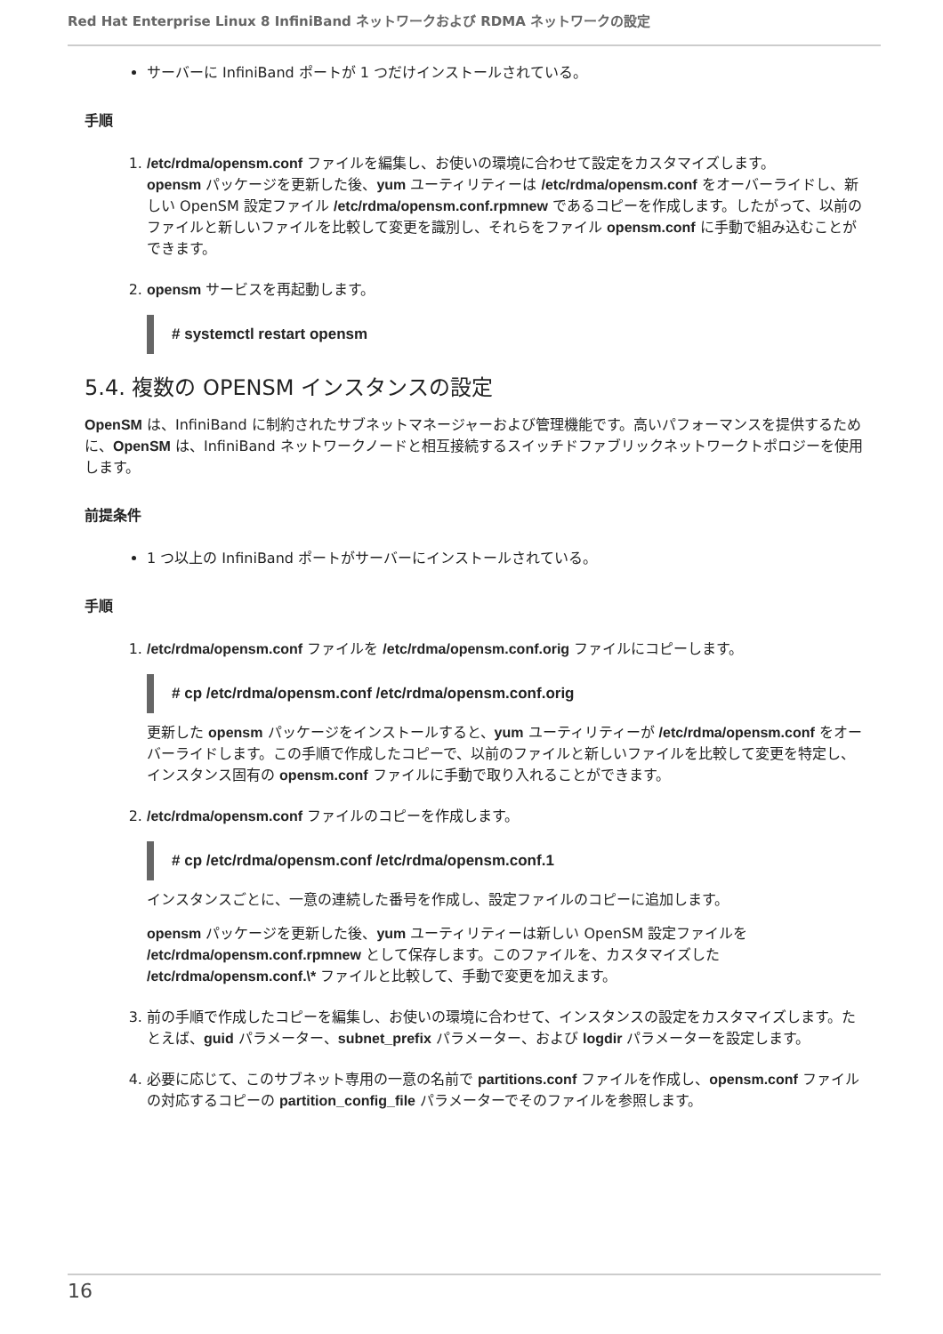Red Hat Enterprise Linux 8 InfiniBand ネットワークおよび RDMA ネットワークの設定
サーバーに InfiniBand ポートが 1 つだけインストールされている。
手順
1. /etc/rdma/opensm.conf ファイルを編集し、お使いの環境に合わせて設定をカスタマイズします。
opensm パッケージを更新した後、yum ユーティリティーは /etc/rdma/opensm.conf をオーバーライドし、新しい OpenSM 設定ファイル /etc/rdma/opensm.conf.rpmnew であるコピーを作成します。したがって、以前のファイルと新しいファイルを比較して変更を識別し、それらをファイル opensm.conf に手動で組み込むことができます。
2. opensm サービスを再起動します。
# systemctl restart opensm
5.4. 複数の OPENSM インスタンスの設定
OpenSM は、InfiniBand に制約されたサブネットマネージャーおよび管理機能です。高いパフォーマンスを提供するために、OpenSM は、InfiniBand ネットワークノードと相互接続するスイッチドファブリックネットワークトポロジーを使用します。
前提条件
1 つ以上の InfiniBand ポートがサーバーにインストールされている。
手順
1. /etc/rdma/opensm.conf ファイルを /etc/rdma/opensm.conf.orig ファイルにコピーします。
# cp /etc/rdma/opensm.conf /etc/rdma/opensm.conf.orig
更新した opensm パッケージをインストールすると、yum ユーティリティーが /etc/rdma/opensm.conf をオーバーライドします。この手順で作成したコピーで、以前のファイルと新しいファイルを比較して変更を特定し、インスタンス固有の opensm.conf ファイルに手動で取り入れることができます。
2. /etc/rdma/opensm.conf ファイルのコピーを作成します。
# cp /etc/rdma/opensm.conf /etc/rdma/opensm.conf.1
インスタンスごとに、一意の連続した番号を作成し、設定ファイルのコピーに追加します。
opensm パッケージを更新した後、yum ユーティリティーは新しい OpenSM 設定ファイルを /etc/rdma/opensm.conf.rpmnew として保存します。このファイルを、カスタマイズした /etc/rdma/opensm.conf.\* ファイルと比較して、手動で変更を加えます。
3. 前の手順で作成したコピーを編集し、お使いの環境に合わせて、インスタンスの設定をカスタマイズします。たとえば、guid パラメーター、subnet_prefix パラメーター、および logdir パラメーターを設定します。
4. 必要に応じて、このサブネット専用の一意の名前で partitions.conf ファイルを作成し、opensm.conf ファイルの対応するコピーの partition_config_file パラメーターでそのファイルを参照します。
16